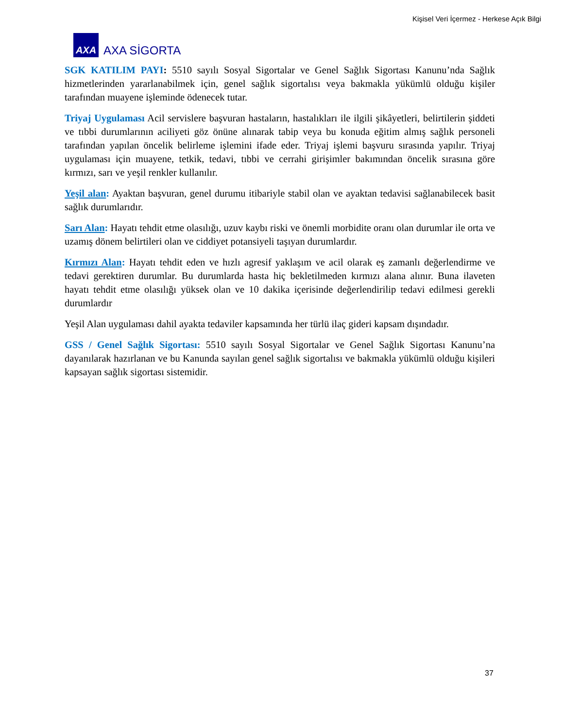Kişisel Veri İçermez - Herkese Açık Bilgi
AXA
AXA SİGORTA
SGK KATILIM PAYI: 5510 sayılı Sosyal Sigortalar ve Genel Sağlık Sigortası Kanunu’nda Sağlık hizmetlerinden yararlanabilmek için, genel sağlık sigortalısı veya bakmakla yükümlü olduğu kişiler tarafından muayene işleminde ödenecek tutar.
Triyaj Uygulaması Acil servislere başvuran hastaların, hastalıkları ile ilgili şikâyetleri, belirtilerin şiddeti ve tıbbi durumlarının aciliyeti göz önüne alınarak tabip veya bu konuda eğitim almış sağlık personeli tarafından yapılan öncelik belirleme işlemini ifade eder. Triyaj işlemi başvuru sırasında yapılır. Triyaj uygulaması için muayene, tetkik, tedavi, tıbbi ve cerrahi girişimler bakımından öncelik sırasına göre kırmızı, sarı ve yeşil renkler kullanılır.
Yeşil alan: Ayaktan başvuran, genel durumu itibariyle stabil olan ve ayaktan tedavisi sağlanabilecek basit sağlık durumlarıdır.
Sarı Alan: Hayatı tehdit etme olasılığı, uzuv kaybı riski ve önemli morbidite oranı olan durumlar ile orta ve uzamış dönem belirtileri olan ve ciddiyet potansiyeli taşıyan durumlardır.
Kırmızı Alan: Hayatı tehdit eden ve hızlı agresif yaklaşım ve acil olarak eş zamanlı değerlendirme ve tedavi gerektiren durumlar. Bu durumlarda hasta hiç bekletilmeden kırmızı alana alınır. Buna ilaveten hayatı tehdit etme olasılığı yüksek olan ve 10 dakika içerisinde değerlendirilip tedavi edilmesi gerekli durumlardır
Yeşil Alan uygulaması dahil ayakta tedaviler kapsamında her türlü ilaç gideri kapsam dışındadır.
GSS / Genel Sağlık Sigortası: 5510 sayılı Sosyal Sigortalar ve Genel Sağlık Sigortası Kanunu’na dayanılarak hazırlanan ve bu Kanunda sayılan genel sağlık sigortalısı ve bakmakla yükümlü olduğu kişileri kapsayan sağlık sigortası sistemidir.
37